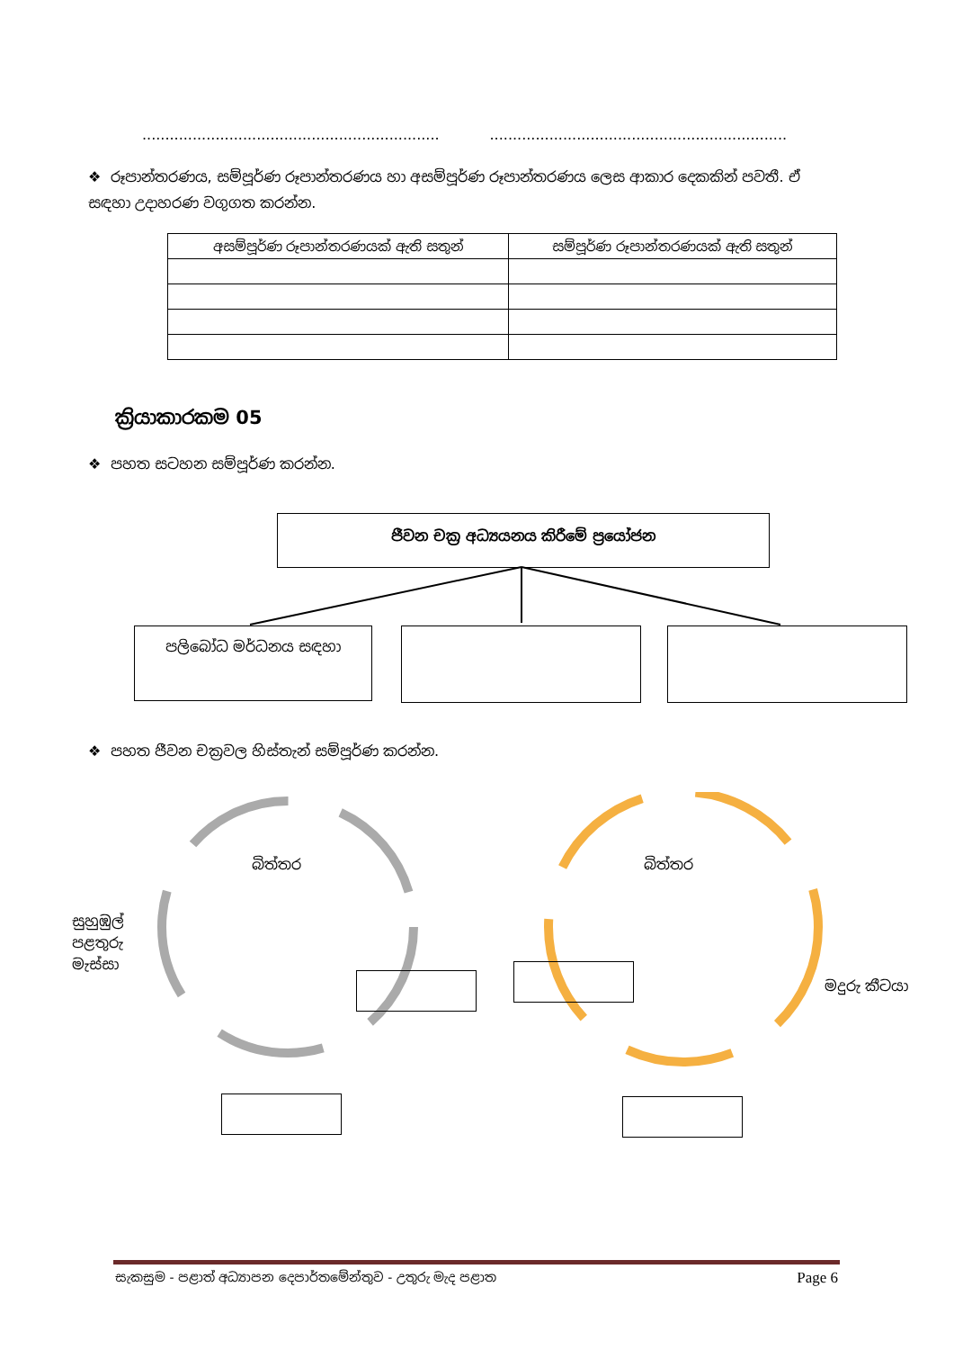................................................................. .................................................................
❖ රූපාන්තරණය, සම්පූර්ණ රූපාන්තරණය හා අසම්පූර්ණ රූපාන්තරණය ලෙස ආකාර දෙකකින් පවතී. ඒ සඳහා උදාහරණ වගුගත කරන්න.
| අසම්පූර්ණ රූපාන්තරණයක් ඇති සතුන් | සම්පූර්ණ රූපාන්තරණයක් ඇති සතුන් |
| --- | --- |
ක්‍රියාකාරකම 05
❖ පහත සටහන සම්පූර්ණ කරන්න.
ජීවන චක්‍ර අධ්‍යයනය කිරීමේ ප්‍රයෝජන
පලිබෝධ මර්ධනය සඳහා
❖ පහත ජීවන චක්‍රවල හිස්තැන් සම්පූර්ණ කරන්න.
බිත්තර
සුහුඹුල්
පළතුරු
මැස්සා
බිත්තර
මදුරු කීටයා
සැකසුම - පළාත් අධ්‍යාපන දෙපාර්තමේන්තුව - උතුරු මැද පළාත Page 6